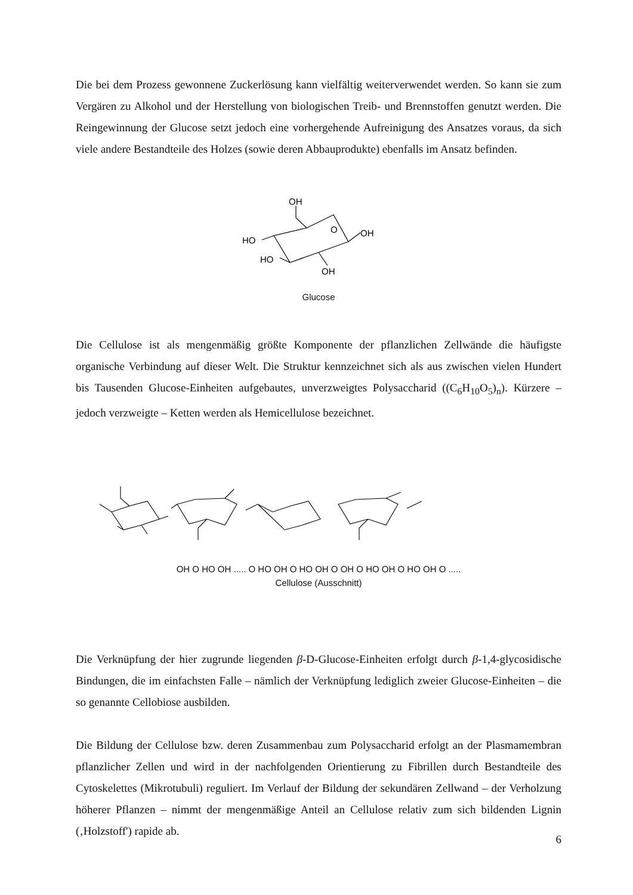Die bei dem Prozess gewonnene Zuckerlösung kann vielfältig weiterverwendet werden. So kann sie zum Vergären zu Alkohol und der Herstellung von biologischen Treib- und Brennstoffen genutzt werden. Die Reingewinnung der Glucose setzt jedoch eine vorhergehende Aufreinigung des Ansatzes voraus, da sich viele andere Bestandteile des Holzes (sowie deren Abbauprodukte) ebenfalls im Ansatz befinden.
OH
O
HO
OH
HO
OH
Glucose
Die Cellulose ist als mengenmäßig größte Komponente der pflanzlichen Zellwände die häufigste organische Verbindung auf dieser Welt. Die Struktur kennzeichnet sich als aus zwischen vielen Hundert bis Tausenden Glucose-Einheiten aufgebautes, unverzweigtes Polysaccharid ((C<sub>6</sub>H<sub>10</sub>O<sub>5</sub>)<sub>n</sub>). Kürzere – jedoch verzweigte – Ketten werden als Hemicellulose bezeichnet.
OH O HO OH ..... O HO OH O HO OH O OH O HO OH O HO OH O .....
Cellulose (Ausschnitt)
Die Verknüpfung der hier zugrunde liegenden β-D-Glucose-Einheiten erfolgt durch β-1,4-glycosidische Bindungen, die im einfachsten Falle – nämlich der Verknüpfung lediglich zweier Glucose-Einheiten – die so genannte Cellobiose ausbilden.
Die Bildung der Cellulose bzw. deren Zusammenbau zum Polysaccharid erfolgt an der Plasmamembran pflanzlicher Zellen und wird in der nachfolgenden Orientierung zu Fibrillen durch Bestandteile des Cytoskelettes (Mikrotubuli) reguliert. Im Verlauf der Bildung der sekundären Zellwand – der Verholzung höherer Pflanzen – nimmt der mengenmäßige Anteil an Cellulose relativ zum sich bildenden Lignin (‚Holzstoff') rapide ab.
6